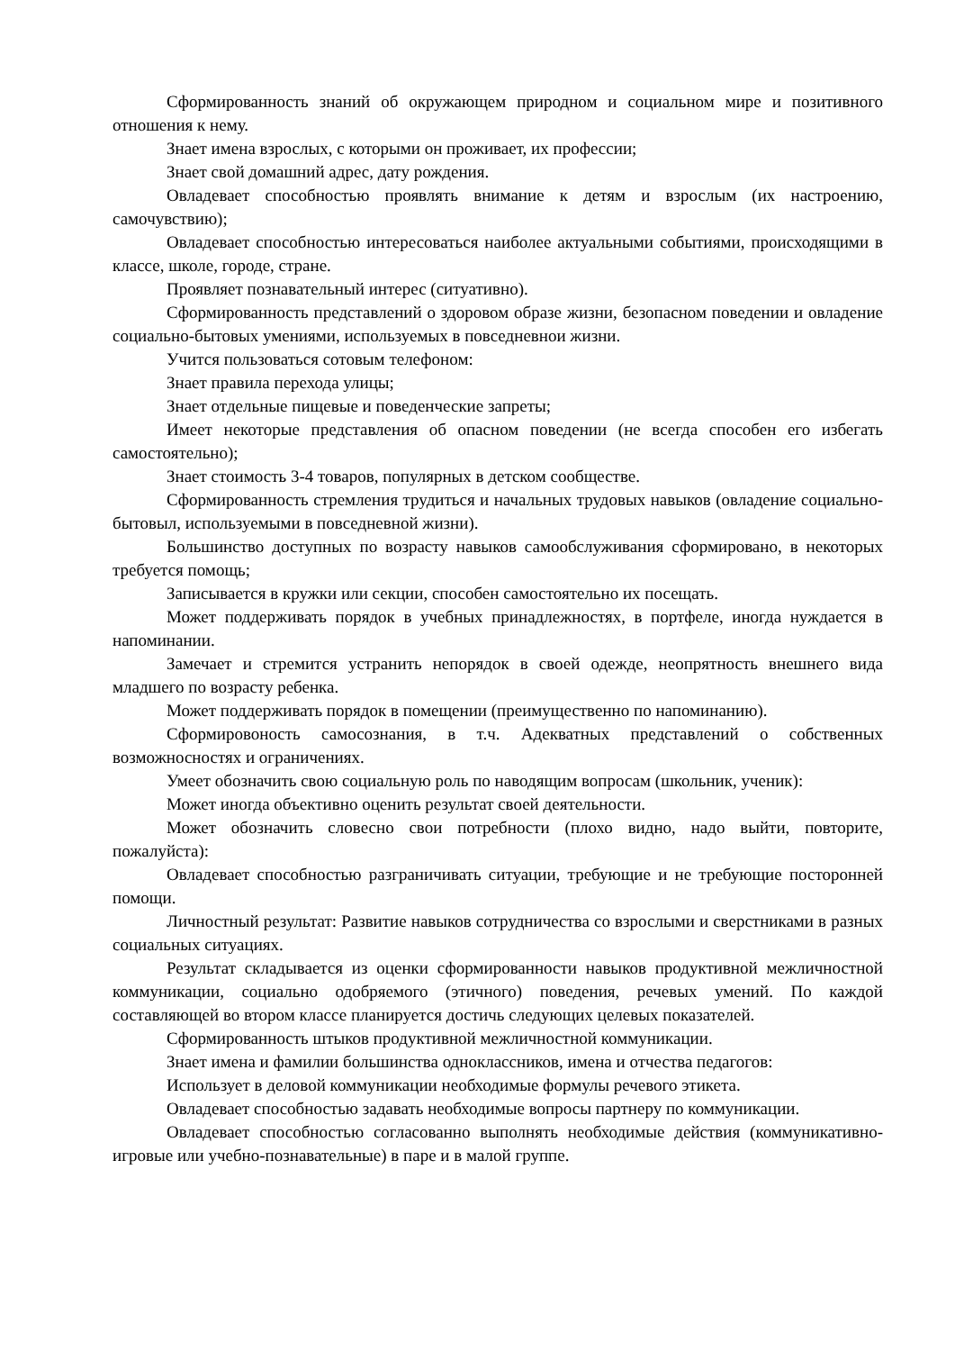Сформированность знаний об окружающем природном и социальном мире и позитивного отношения к нему.
Знает имена взрослых, с которыми он проживает, их профессии;
Знает свой домашний адрес, дату рождения.
Овладевает способностью проявлять внимание к детям и взрослым (их настроению, самочувствию);
Овладевает способностью интересоваться наиболее актуальными событиями, происходящими в классе, школе, городе, стране.
Проявляет познавательный интерес (ситуативно).
Сформированность представлений о здоровом образе жизни, безопасном поведении и овладение социально-бытовых умениями, используемых в повседневнои жизни.
Учится пользоваться сотовым телефоном:
Знает правила перехода улицы;
Знает отдельные пищевые и поведенческие запреты;
Имеет некоторые представления об опасном поведении (не всегда способен его избегать самостоятельно);
Знает стоимость 3-4 товаров, популярных в детском сообществе.
Сформированность стремления трудиться и начальных трудовых навыков (овладение социально-бытовыл, используемыми в повседневной жизни).
Большинство доступных по возрасту навыков самообслуживания сформировано, в некоторых требуется помощь;
Записывается в кружки или секции, способен самостоятельно их посещать.
Может поддерживать порядок в учебных принадлежностях, в портфеле, иногда нуждается в напоминании.
Замечает и стремится устранить непорядок в своей одежде, неопрятность внешнего вида младшего по возрасту ребенка.
Может поддерживать порядок в помещении (преимущественно по напоминанию).
Сформировоность самосознания, в т.ч. Адекватных представлений о собственных возможносностях и ограничениях.
Умеет обозначить свою социальную роль по наводящим вопросам (школьник, ученик):
Может иногда объективно оценить результат своей деятельности.
Может обозначить словесно свои потребности (плохо видно, надо выйти, повторите, пожалуйста):
Овладевает способностью разграничивать ситуации, требующие и не требующие посторонней помощи.
Личностный результат: Развитие навыков сотрудничества со взрослыми и сверстниками в разных социальных ситуациях.
Результат складывается из оценки сформированности навыков продуктивной межличностной коммуникации, социально одобряемого (этичного) поведения, речевых умений. По каждой составляющей во втором классе планируется достичь следующих целевых показателей.
Сформированность штыков продуктивной межличностной коммуникации.
Знает имена и фамилии большинства одноклассников, имена и отчества педагогов:
Использует в деловой коммуникации необходимые формулы речевого этикета.
Овладевает способностью задавать необходимые вопросы партнеру по коммуникации.
Овладевает способностью согласованно выполнять необходимые действия (коммуникативно-игровые или учебно-познавательные) в паре и в малой группе.